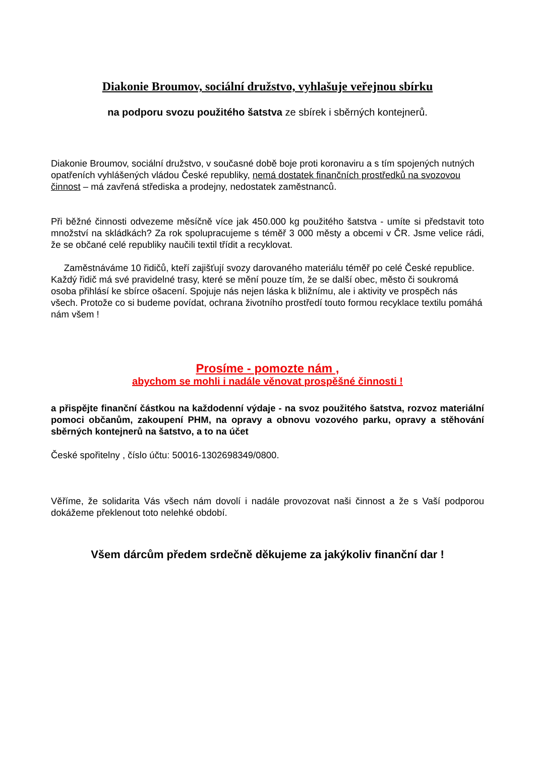Diakonie Broumov, sociální družstvo, vyhlašuje veřejnou sbírku
na podporu svozu použitého šatstva ze sbírek i sběrných kontejnerů.
Diakonie Broumov, sociální družstvo, v současné době boje proti koronaviru a s tím spojených nutných opatřeních vyhlášených vládou České republiky, nemá dostatek finančních prostředků na svozovou činnost – má zavřená střediska a prodejny, nedostatek zaměstnanců.
Při běžné činnosti odvezeme měsíčně více jak 450.000 kg použitého šatstva - umíte si představit toto množství na skládkách? Za rok spolupracujeme s téměř 3 000 městy a obcemi v ČR. Jsme velice rádi, že se občané celé republiky naučili textil třídit a recyklovat.
Zaměstnáváme 10 řidičů, kteří zajišťují svozy darovaného materiálu téměř po celé České republice. Každý řidič má své pravidelné trasy, které se mění pouze tím, že se další obec, město či soukromá osoba přihlásí ke sbírce ošacení. Spojuje nás nejen láska k bližnímu, ale i aktivity ve prospěch nás všech. Protože co si budeme povídat, ochrana životního prostředí touto formou recyklace textilu pomáhá nám všem !
Prosíme - pomozte nám ,
abychom se mohli i nadále věnovat prospěšné činnosti !
a přispějte finanční částkou na každodenní výdaje - na svoz použitého šatstva, rozvoz materiální pomoci občanům, zakoupení PHM, na opravy a obnovu vozového parku, opravy a stěhování sběrných kontejnerů na šatstvo, a to na účet
České spořitelny , číslo účtu: 50016-1302698349/0800.
Věříme, že solidarita Vás všech nám dovolí i nadále provozovat naši činnost a že s Vaší podporou dokážeme překlenout toto nelehké období.
Všem dárcům předem srdečně děkujeme za jakýkoliv finanční dar !